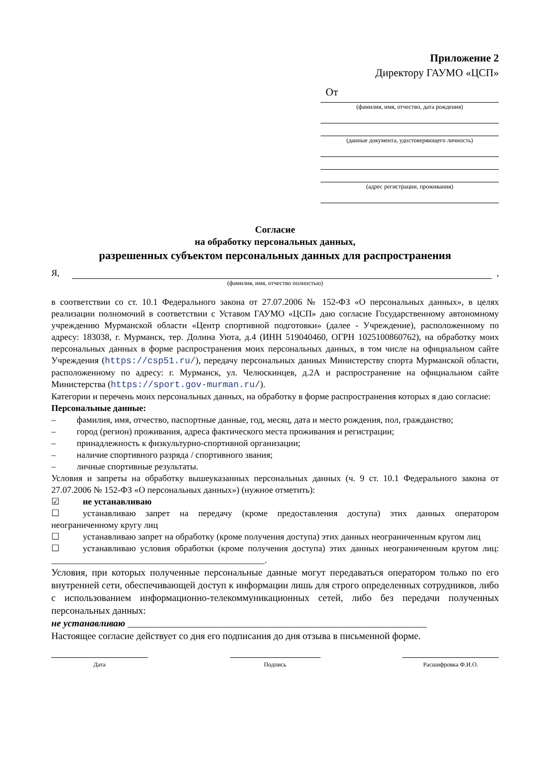Приложение 2
Директору ГАУМО «ЦСП»
От
(фамилия, имя, отчество, дата рождения)
(данные документа, удостоверяющего личность)
(адрес регистрации, проживания)
Согласие
на обработку персональных данных,
разрешенных субъектом персональных данных для распространения
Я, ,
(фамилия, имя, отчество полностью)
в соответствии со ст. 10.1 Федерального закона от 27.07.2006 № 152-ФЗ «О персональных данных», в целях реализации полномочий в соответствии с Уставом ГАУМО «ЦСП» даю согласие Государственному автономному учреждению Мурманской области «Центр спортивной подготовки» (далее - Учреждение), расположенному по адресу: 183038, г. Мурманск, тер. Долина Уюта, д.4 (ИНН 519040460, ОГРН 1025100860762), на обработку моих персональных данных в форме распространения моих персональных данных, в том числе на официальном сайте Учреждения (https://csp51.ru/), передачу персональных данных Министерству спорта Мурманской области, расположенному по адресу: г. Мурманск, ул. Челюскинцев, д.2А и распространение на официальном сайте Министерства (https://sport.gov-murman.ru/).
Категории и перечень моих персональных данных, на обработку в форме распространения которых я даю согласие:
Персональные данные:
– фамилия, имя, отчество, паспортные данные, год, месяц, дата и место рождения, пол, гражданство;
– город (регион) проживания, адреса фактического места проживания и регистрации;
– принадлежность к физкультурно-спортивной организации;
– наличие спортивного разряда / спортивного звания;
– личные спортивные результаты.
Условия и запреты на обработку вышеуказанных персональных данных (ч. 9 ст. 10.1 Федерального закона от 27.07.2006 № 152-ФЗ «О персональных данных») (нужное отметить):
☑ не устанавливаю
☐ устанавливаю запрет на передачу (кроме предоставления доступа) этих данных оператором неограниченному кругу лиц
☐ устанавливаю запрет на обработку (кроме получения доступа) этих данных неограниченным кругом лиц
☐ устанавливаю условия обработки (кроме получения доступа) этих данных неограниченным кругом лиц: ________________________________________________.
Условия, при которых полученные персональные данные могут передаваться оператором только по его внутренней сети, обеспечивающей доступ к информации лишь для строго определенных сотрудников, либо с использованием информационно-телекоммуникационных сетей, либо без передачи полученных персональных данных:
не устанавливаю ______________________________________________________________
Настоящее согласие действует со дня его подписания до дня отзыва в письменной форме.
Дата Подпись Расшифровка Ф.И.О.